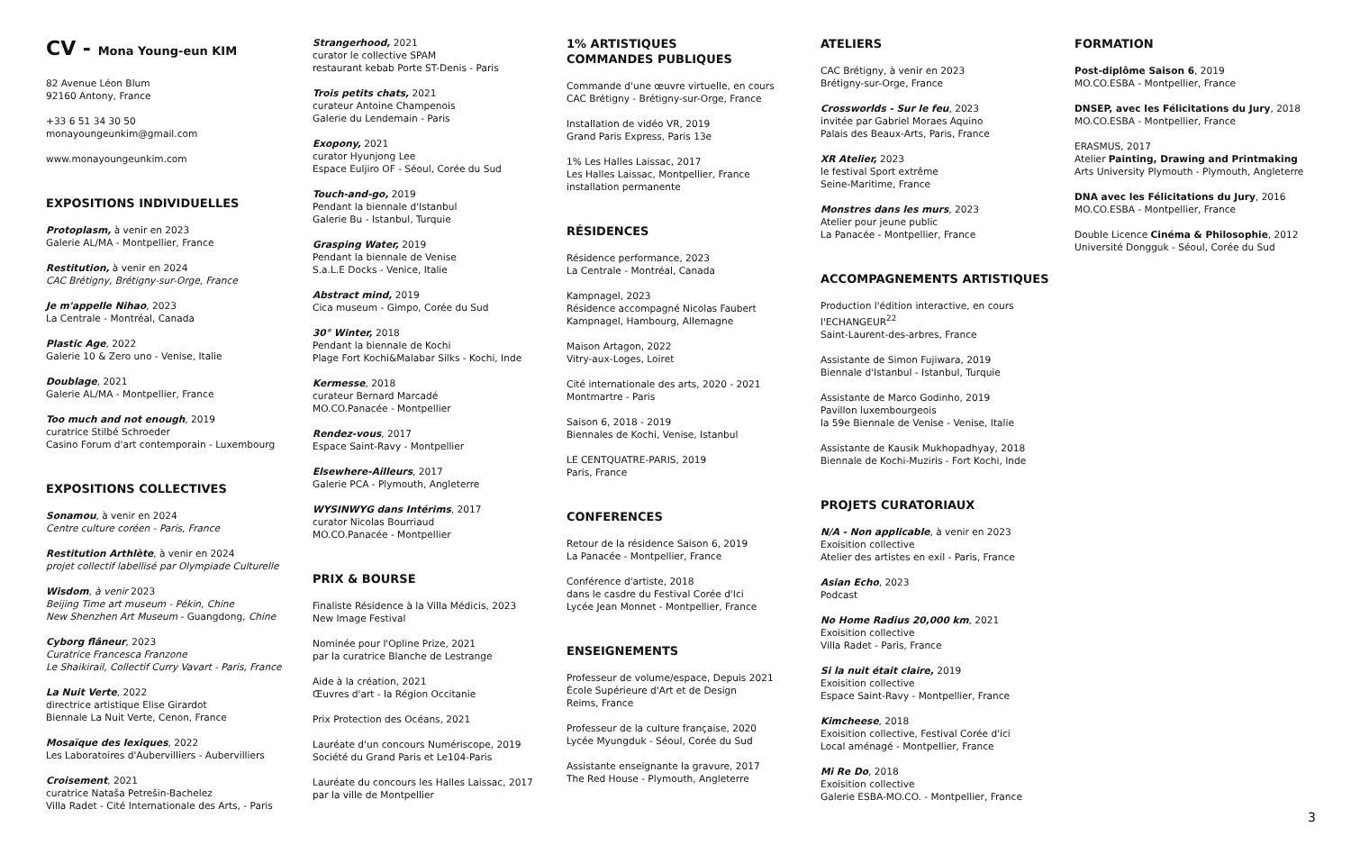CV - Mona Young-eun KIM
82 Avenue Léon Blum
92160 Antony, France
+33 6 51 34 30 50
monayoungeunkim@gmail.com
www.monayoungeunkim.com
EXPOSITIONS INDIVIDUELLES
Protoplasm, à venir en 2023
Galerie AL/MA - Montpellier, France
Restitution, à venir en 2024
CAC Brétigny, Brétigny-sur-Orge, France
Je m'appelle Nihao, 2023
La Centrale - Montréal, Canada
Plastic Age, 2022
Galerie 10 & Zero uno - Venise, Italie
Doublage, 2021
Galerie AL/MA - Montpellier, France
Too much and not enough, 2019
curatrice Stilbé Schroeder
Casino Forum d'art contemporain - Luxembourg
EXPOSITIONS COLLECTIVES
Sonamou, à venir en 2024
Centre culture coréen - Paris, France
Restitution Arthlète, à venir en 2024
projet collectif labellisé par Olympiade Culturelle
Wisdom, à venir 2023
Beijing Time art museum - Pékin, Chine
New Shenzhen Art Museum - Guangdong, Chine
Cyborg flâneur, 2023
Curatrice Francesca Franzone
Le Shaikirail, Collectif Curry Vavart - Paris, France
La Nuit Verte, 2022
directrice artistique Elise Girardot
Biennale La Nuit Verte, Cenon, France
Mosaïque des lexiques, 2022
Les Laboratoires d'Aubervilliers - Aubervilliers
Croisement, 2021
curatrice Nataša Petrešin-Bachelez
Villa Radet - Cité Internationale des Arts, - Paris
Strangerhood, 2021
curator le collective SPAM
restaurant kebab Porte ST-Denis - Paris
Trois petits chats, 2021
curateur Antoine Champenois
Galerie du Lendemain - Paris
Exopony, 2021
curator Hyunjong Lee
Espace Euljiro OF - Séoul, Corée du Sud
Touch-and-go, 2019
Pendant la biennale d'Istanbul
Galerie Bu - Istanbul, Turquie
Grasping Water, 2019
Pendant la biennale de Venise
S.a.L.E Docks - Venice, Italie
Abstract mind, 2019
Cica museum - Gimpo, Corée du Sud
30° Winter, 2018
Pendant la biennale de Kochi
Plage Fort Kochi&Malabar Silks - Kochi, Inde
Kermesse, 2018
curateur Bernard Marcadé
MO.CO.Panacée - Montpellier
Rendez-vous, 2017
Espace Saint-Ravy - Montpellier
Elsewhere-Ailleurs, 2017
Galerie PCA - Plymouth, Angleterre
WYSINWYG dans Intérims, 2017
curator Nicolas Bourriaud
MO.CO.Panacée - Montpellier
PRIX & BOURSE
Finaliste Résidence à la Villa Médicis, 2023
New Image Festival
Nominée pour l'Opline Prize, 2021
par la curatrice Blanche de Lestrange
Aide à la création, 2021
Œuvres d'art - la Région Occitanie
Prix Protection des Océans, 2021
Lauréate d'un concours Numériscope, 2019
Société du Grand Paris et Le104-Paris
Lauréate du concours les Halles Laissac, 2017
par la ville de Montpellier
1% ARTISTIQUES
COMMANDES PUBLIQUES
Commande d'une œuvre virtuelle, en cours
CAC Brétigny - Brétigny-sur-Orge, France
Installation de vidéo VR, 2019
Grand Paris Express, Paris 13e
1% Les Halles Laissac, 2017
Les Halles Laissac, Montpellier, France
installation permanente
RÉSIDENCES
Résidence performance, 2023
La Centrale - Montréal, Canada
Kampnagel, 2023
Résidence accompagné Nicolas Faubert
Kampnagel, Hambourg, Allemagne
Maison Artagon, 2022
Vitry-aux-Loges, Loiret
Cité internationale des arts, 2020 - 2021
Montmartre - Paris
Saison 6, 2018 - 2019
Biennales de Kochi, Venise, Istanbul
LE CENTQUATRE-PARIS, 2019
Paris, France
CONFERENCES
Retour de la résidence Saison 6, 2019
La Panacée - Montpellier, France
Conférence d'artiste, 2018
dans le casdre du Festival Corée d'Ici
Lycée Jean Monnet - Montpellier, France
ENSEIGNEMENTS
Professeur de volume/espace, Depuis 2021
École Supérieure d'Art et de Design
Reims, France
Professeur de la culture française, 2020
Lycée Myungduk - Séoul, Corée du Sud
Assistante enseignante la gravure, 2017
The Red House - Plymouth, Angleterre
ATELIERS
CAC Brétigny, à venir en 2023
Brétigny-sur-Orge, France
Crossworlds - Sur le feu, 2023
invitée par Gabriel Moraes Aquino
Palais des Beaux-Arts, Paris, France
XR Atelier, 2023
le festival Sport extrême
Seine-Maritime, France
Monstres dans les murs, 2023
Atelier pour jeune public
La Panacée - Montpellier, France
ACCOMPAGNEMENTS ARTISTIQUES
Production l'édition interactive, en cours
l'ECHANGEUR<sup>22</sup>
Saint-Laurent-des-arbres, France
Assistante de Simon Fujiwara, 2019
Biennale d'Istanbul - Istanbul, Turquie
Assistante de Marco Godinho, 2019
Pavillon luxembourgeois
la 59e Biennale de Venise - Venise, Italie
Assistante de Kausik Mukhopadhyay, 2018
Biennale de Kochi-Muziris - Fort Kochi, Inde
PROJETS CURATORIAUX
N/A - Non applicable, à venir en 2023
Exoisition collective
Atelier des artistes en exil - Paris, France
Asian Echo, 2023
Podcast
No Home Radius 20,000 km, 2021
Exoisition collective
Villa Radet - Paris, France
Si la nuit était claire, 2019
Exoisition collective
Espace Saint-Ravy - Montpellier, France
Kimcheese, 2018
Exoisition collective, Festival Corée d'ici
Local aménagé - Montpellier, France
Mi Re Do, 2018
Exoisition collective
Galerie ESBA-MO.CO. - Montpellier, France
FORMATION
Post-diplôme Saison 6, 2019
MO.CO.ESBA - Montpellier, France
DNSEP, avec les Félicitations du Jury, 2018
MO.CO.ESBA - Montpellier, France
ERASMUS, 2017
Atelier Painting, Drawing and Printmaking
Arts University Plymouth - Plymouth, Angleterre
DNA avec les Félicitations du Jury, 2016
MO.CO.ESBA - Montpellier, France
Double Licence Cinéma & Philosophie, 2012
Université Dongguk - Séoul, Corée du Sud
3